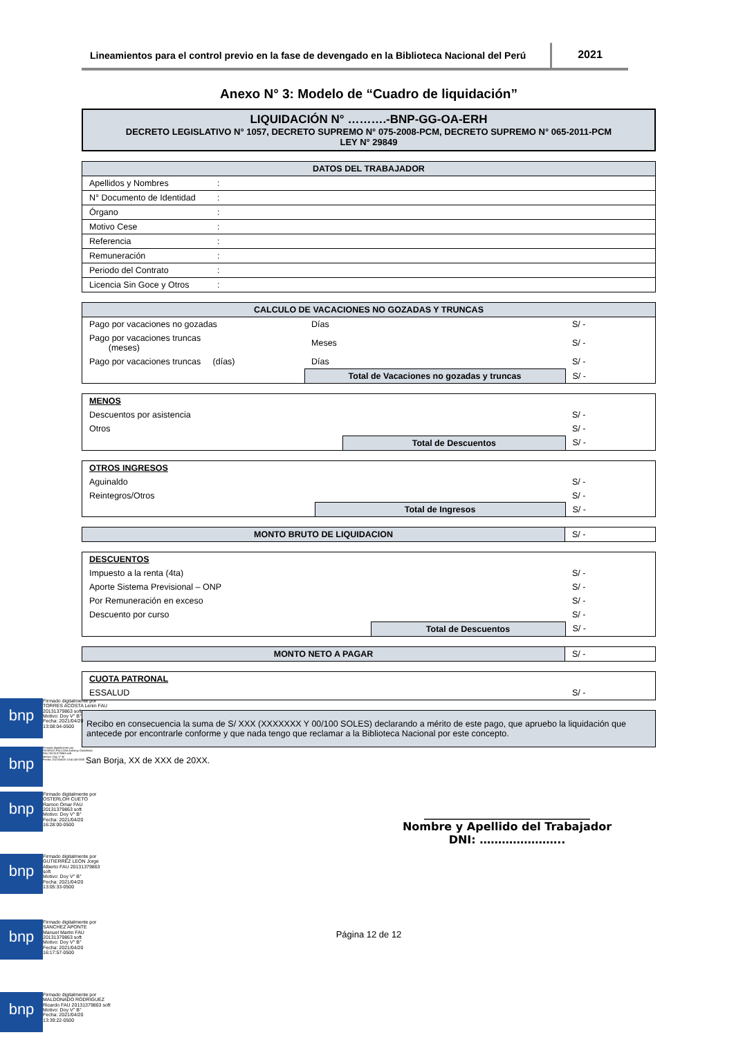Lineamientos para el control previo en la fase de devengado en la Biblioteca Nacional del Perú
2021
Anexo N° 3: Modelo de “Cuadro de liquidación”
LIQUIDACIÓN N° ……….-BNP-GG-OA-ERH
DECRETO LEGISLATIVO N° 1057, DECRETO SUPREMO N° 075-2008-PCM, DECRETO SUPREMO N° 065-2011-PCM
LEY N° 29849
| DATOS DEL TRABAJADOR | |
| --- | --- |
| Apellidos y Nombres | : |
| N° Documento de Identidad | : |
| Órgano | : |
| Motivo Cese | : |
| Referencia | : |
| Remuneración | : |
| Periodo del Contrato | : |
| Licencia Sin Goce y Otros | : |
| CALCULO DE VACACIONES NO GOZADAS Y TRUNCAS | | |
| --- | --- | --- |
| Pago por vacaciones no gozadas | Días | S/ - |
| Pago por vacaciones truncas (meses) | Meses | S/ - |
| Pago por vacaciones truncas (días) | Días | S/ - |
| | Total de Vacaciones no gozadas y truncas | S/ - |
| MENOS | | |
| Descuentos por asistencia | | S/ - |
| Otros | | S/ - |
| | Total de Descuentos | S/ - |
| OTROS INGRESOS | | |
| Aguinaldo | | S/ - |
| Reintegros/Otros | | S/ - |
| | Total de Ingresos | S/ - |
| MONTO BRUTO DE LIQUIDACION | S/ - |
| DESCUENTOS | | |
| Impuesto a la renta (4ta) | | S/ - |
| Aporte Sistema Previsional – ONP | | S/ - |
| Por Remuneración en exceso | | S/ - |
| Descuento por curso | | S/ - |
| | Total de Descuentos | S/ - |
| MONTO NETO A PAGAR | S/ - |
| CUOTA PATRONAL | |
| ESSALUD | S/ - |
| Recibo en consecuencia la suma de S/ XXX (XXXXXXX Y 00/100 SOLES) declarando a mérito de este pago, que apruebo la liquidación que antecede por encontrarle conforme y que nada tengo que reclamar a la Biblioteca Nacional por este concepto. |
San Borja, XX de XXX de 20XX.
______________________________
Nombre y Apellido del Trabajador
DNI: …………………..
Página 12 de 12
bnp
Firmado digitalmente por
TORRES ACOSTA Lenin FAU
20131379863 soft
Motivo: Doy V° B°
Fecha: 2021/04/20
13:08:04-0500
bnp
Firmado digitalmente por
RIVEROS FALCONI Anthony Godofredo
FAU 20131379863 soft
Motivo: Doy V° B°
Fecha: 2021/04/20 13:41:45-0500
bnp
Firmado digitalmente por
OSTERLOH CUETO
Ramon Omar FAU
20131379863 soft
Motivo: Doy V° B°
Fecha: 2021/04/20
16:28:00-0500
bnp
Firmado digitalmente por
GUTIERREZ LEON Jorge
Alberto FAU 20131379863
soft
Motivo: Doy V° B°
Fecha: 2021/04/20
13:05:33-0500
bnp
Firmado digitalmente por
SANCHEZ APONTE
Manuel Martin FAU
20131379863 soft
Motivo: Doy V° B°
Fecha: 2021/04/20
16:17:57-0500
bnp
Firmado digitalmente por
MALDONADO RODRIGUEZ
Ricardo FAU 20131379863 soft
Motivo: Doy V° B°
Fecha: 2021/04/20
13:39:22-0500